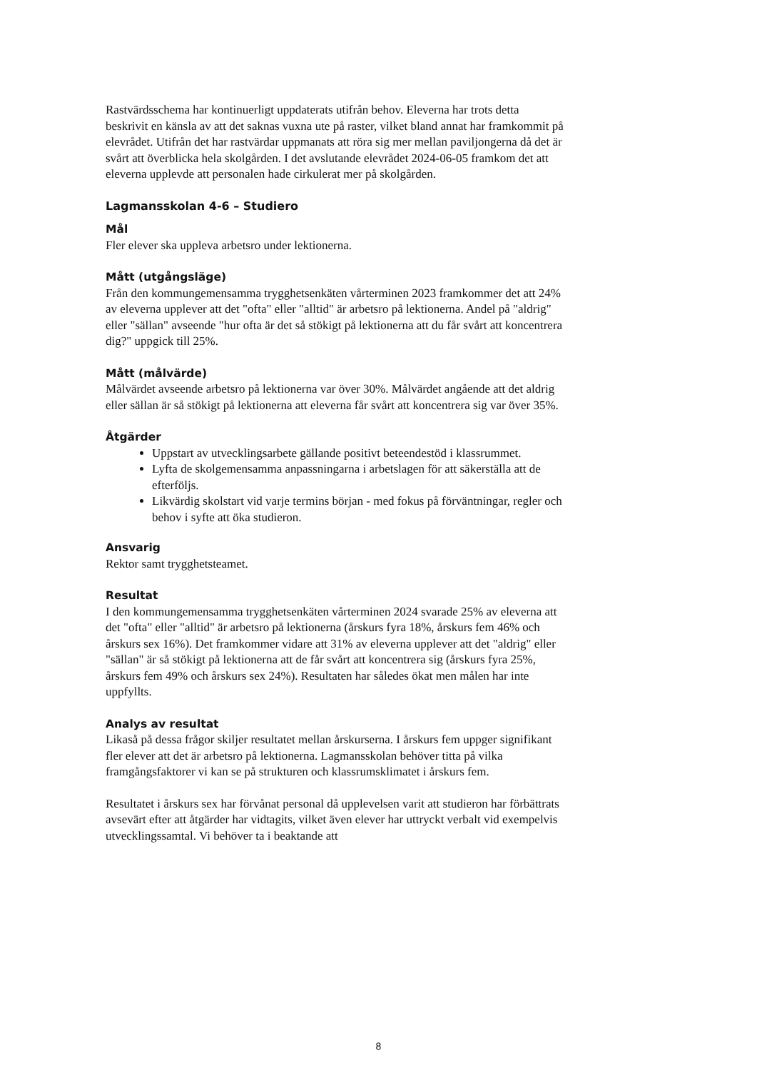Rastvärdsschema har kontinuerligt uppdaterats utifrån behov. Eleverna har trots detta beskrivit en känsla av att det saknas vuxna ute på raster, vilket bland annat har framkommit på elevrådet. Utifrån det har rastvärdar uppmanats att röra sig mer mellan paviljongerna då det är svårt att överblicka hela skolgården. I det avslutande elevrådet 2024-06-05 framkom det att eleverna upplevde att personalen hade cirkulerat mer på skolgården.
Lagmansskolan 4-6 – Studiero
Mål
Fler elever ska uppleva arbetsro under lektionerna.
Mått (utgångsläge)
Från den kommungemensamma trygghetsenkäten vårterminen 2023 framkommer det att 24% av eleverna upplever att det "ofta" eller "alltid" är arbetsro på lektionerna. Andel på "aldrig" eller "sällan" avseende "hur ofta är det så stökigt på lektionerna att du får svårt att koncentrera dig?" uppgick till 25%.
Mått (målvärde)
Målvärdet avseende arbetsro på lektionerna var över 30%. Målvärdet angående att det aldrig eller sällan är så stökigt på lektionerna att eleverna får svårt att koncentrera sig var över 35%.
Åtgärder
Uppstart av utvecklingsarbete gällande positivt beteendestöd i klassrummet.
Lyfta de skolgemensamma anpassningarna i arbetslagen för att säkerställa att de efterföljs.
Likvärdig skolstart vid varje termins början - med fokus på förväntningar, regler och behov i syfte att öka studieron.
Ansvarig
Rektor samt trygghetsteamet.
Resultat
I den kommungemensamma trygghetsenkäten vårterminen 2024 svarade 25% av eleverna att det "ofta" eller "alltid" är arbetsro på lektionerna (årskurs fyra 18%, årskurs fem 46% och årskurs sex 16%). Det framkommer vidare att 31% av eleverna upplever att det "aldrig" eller "sällan" är så stökigt på lektionerna att de får svårt att koncentrera sig (årskurs fyra 25%, årskurs fem 49% och årskurs sex 24%). Resultaten har således ökat men målen har inte uppfyllts.
Analys av resultat
Likaså på dessa frågor skiljer resultatet mellan årskurserna. I årskurs fem uppger signifikant fler elever att det är arbetsro på lektionerna. Lagmansskolan behöver titta på vilka framgångsfaktorer vi kan se på strukturen och klassrumsklimatet i årskurs fem.
Resultatet i årskurs sex har förvånat personal då upplevelsen varit att studieron har förbättrats avsevärt efter att åtgärder har vidtagits, vilket även elever har uttryckt verbalt vid exempelvis utvecklingssamtal. Vi behöver ta i beaktande att
8